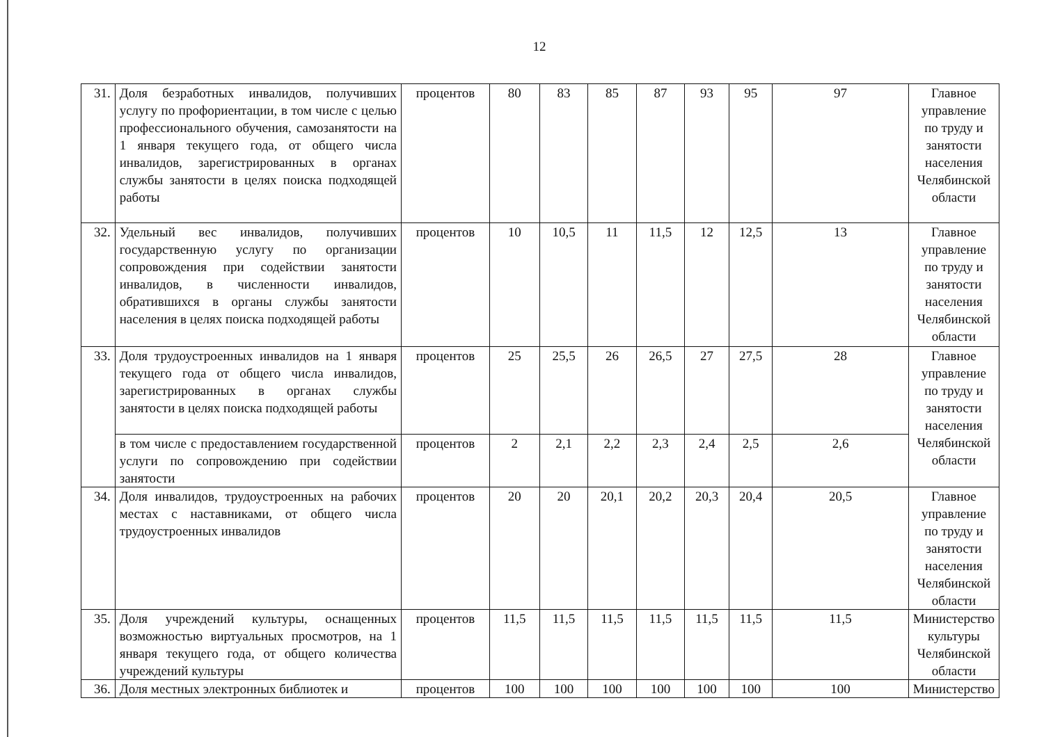12
| 31. | Доля безработных инвалидов, получивших услугу по профориентации, в том числе с целью профессионального обучения, самозанятости на 1 января текущего года, от общего числа инвалидов, зарегистрированных в органах службы занятости в целях поиска подходящей работы | процентов | 80 | 83 | 85 | 87 | 93 | 95 | 97 | Главное управление по труду и занятости населения Челябинской области |
| 32. | Удельный вес инвалидов, получивших государственную услугу по организации сопровождения при содействии занятости инвалидов, в численности инвалидов, обратившихся в органы службы занятости населения в целях поиска подходящей работы | процентов | 10 | 10,5 | 11 | 11,5 | 12 | 12,5 | 13 | Главное управление по труду и занятости населения Челябинской области |
| 33. | Доля трудоустроенных инвалидов на 1 января текущего года от общего числа инвалидов, зарегистрированных в органах службы занятости в целях поиска подходящей работы | процентов | 25 | 25,5 | 26 | 26,5 | 27 | 27,5 | 28 | Главное управление по труду и занятости населения Челябинской области |
| | в том числе с предоставлением государственной услуги по сопровождению при содействии занятости | процентов | 2 | 2,1 | 2,2 | 2,3 | 2,4 | 2,5 | 2,6 | |
| 34. | Доля инвалидов, трудоустроенных на рабочих местах с наставниками, от общего числа трудоустроенных инвалидов | процентов | 20 | 20 | 20,1 | 20,2 | 20,3 | 20,4 | 20,5 | Главное управление по труду и занятости населения Челябинской области |
| 35. | Доля учреждений культуры, оснащенных возможностью виртуальных просмотров, на 1 января текущего года, от общего количества учреждений культуры | процентов | 11,5 | 11,5 | 11,5 | 11,5 | 11,5 | 11,5 | 11,5 | Министерство культуры Челябинской области |
| 36. | Доля местных электронных библиотек и | процентов | 100 | 100 | 100 | 100 | 100 | 100 | 100 | Министерство |